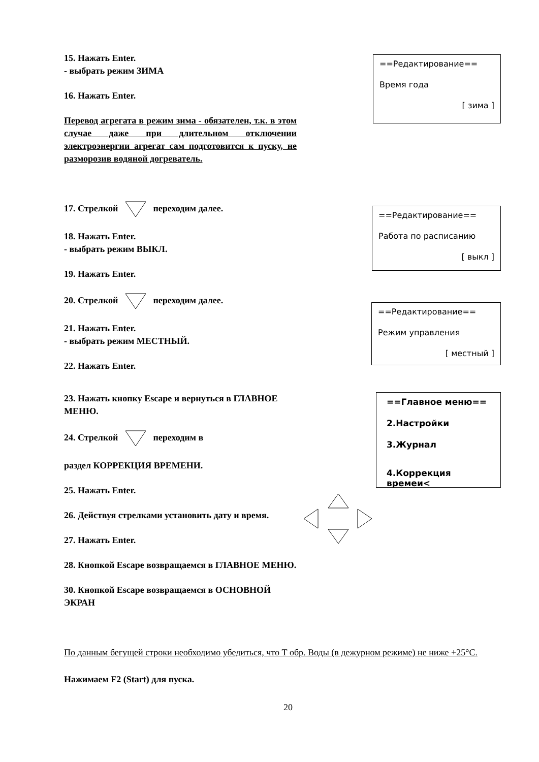15. Нажать Enter.
- выбрать режим ЗИМА
16. Нажать Enter.
Перевод агрегата в режим зима - обязателен, т.к. в этом случае даже при длительном отключении электроэнергии агрегат сам подготовится к пуску, не разморозив водяной догреватель.
==Редактирование==
Время года
[ зима ]
17. Стрелкой переходим далее.
18. Нажать Enter.
- выбрать режим ВЫКЛ.
19. Нажать Enter.
20. Стрелкой переходим далее.
21. Нажать Enter.
- выбрать режим МЕСТНЫЙ.
22. Нажать Enter.
==Редактирование==
Работа по расписанию
[ выкл ]
==Редактирование==
Режим управления
[ местный ]
23. Нажать кнопку Escape и вернуться в ГЛАВНОЕ МЕНЮ.
24. Стрелкой переходим в
раздел КОРРЕКЦИЯ ВРЕМЕНИ.
25. Нажать Enter.
26. Действуя стрелками установить дату и время.
27. Нажать Enter.
28. Кнопкой Escape возвращаемся в ГЛАВНОЕ МЕНЮ.
30. Кнопкой Escape возвращаемся в ОСНОВНОЙ ЭКРАН
==Главное меню==
2.Настройки
3.Журнал
4.Коррекция времеи<
По данным бегущей строки необходимо убедиться, что Т обр. Воды (в дежурном режиме) не ниже +25°С.
Нажимаем F2 (Start) для пуска.
20